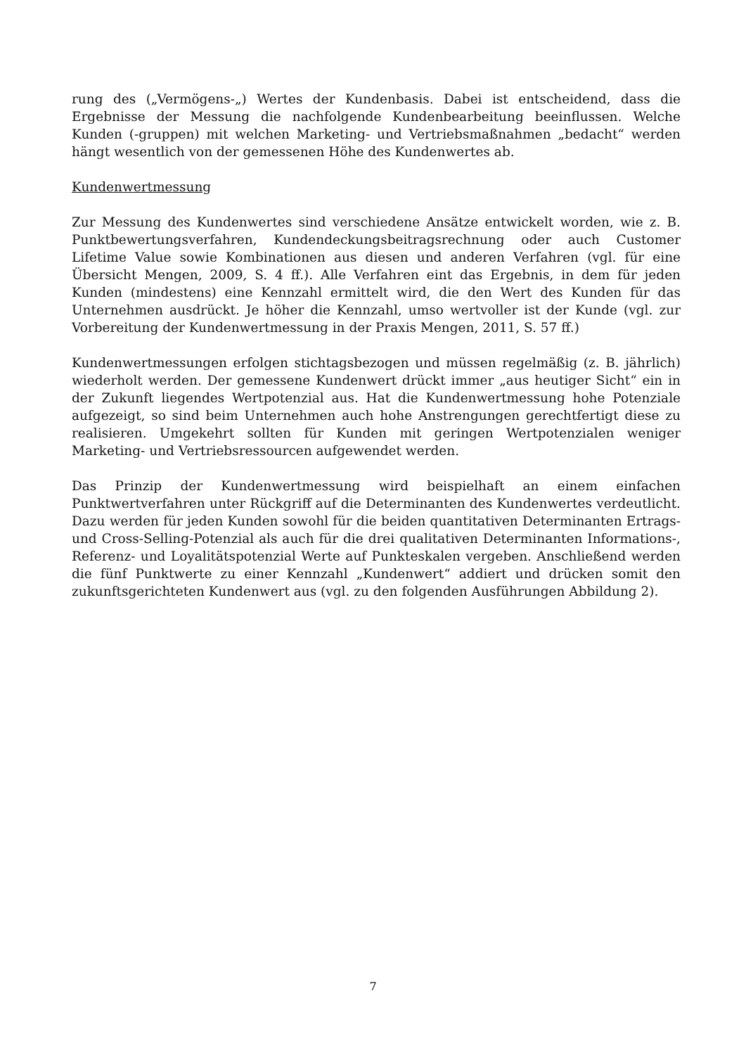rung des („Vermögens-„) Wertes der Kundenbasis. Dabei ist entscheidend, dass die Ergebnisse der Messung die nachfolgende Kundenbearbeitung beeinflussen. Welche Kunden (-gruppen) mit welchen Marketing- und Vertriebsmaßnahmen „bedacht“ werden hängt wesentlich von der gemessenen Höhe des Kundenwertes ab.
Kundenwertmessung
Zur Messung des Kundenwertes sind verschiedene Ansätze entwickelt worden, wie z. B. Punktbewertungsverfahren, Kundendeckungsbeitragsrechnung oder auch Customer Lifetime Value sowie Kombinationen aus diesen und anderen Verfahren (vgl. für eine Übersicht Mengen, 2009, S. 4 ff.). Alle Verfahren eint das Ergebnis, in dem für jeden Kunden (mindestens) eine Kennzahl ermittelt wird, die den Wert des Kunden für das Unternehmen ausdrückt. Je höher die Kennzahl, umso wertvoller ist der Kunde (vgl. zur Vorbereitung der Kundenwertmessung in der Praxis Mengen, 2011, S. 57 ff.)
Kundenwertmessungen erfolgen stichtagsbezogen und müssen regelmäßig (z. B. jährlich) wiederholt werden. Der gemessene Kundenwert drückt immer „aus heutiger Sicht“ ein in der Zukunft liegendes Wertpotenzial aus. Hat die Kundenwertmessung hohe Potenziale aufgezeigt, so sind beim Unternehmen auch hohe Anstrengungen gerechtfertigt diese zu realisieren. Umgekehrt sollten für Kunden mit geringen Wertpotenzialen weniger Marketing- und Vertriebsressourcen aufgewendet werden.
Das Prinzip der Kundenwertmessung wird beispielhaft an einem einfachen Punktwertverfahren unter Rückgriff auf die Determinanten des Kundenwertes verdeutlicht. Dazu werden für jeden Kunden sowohl für die beiden quantitativen Determinanten Ertrags- und Cross-Selling-Potenzial als auch für die drei qualitativen Determinanten Informations-, Referenz- und Loyalitätspotenzial Werte auf Punkteskalen vergeben. Anschließend werden die fünf Punktwerte zu einer Kennzahl „Kundenwert“ addiert und drücken somit den zukunftsgerichteten Kundenwert aus (vgl. zu den folgenden Ausführungen Abbildung 2).
7